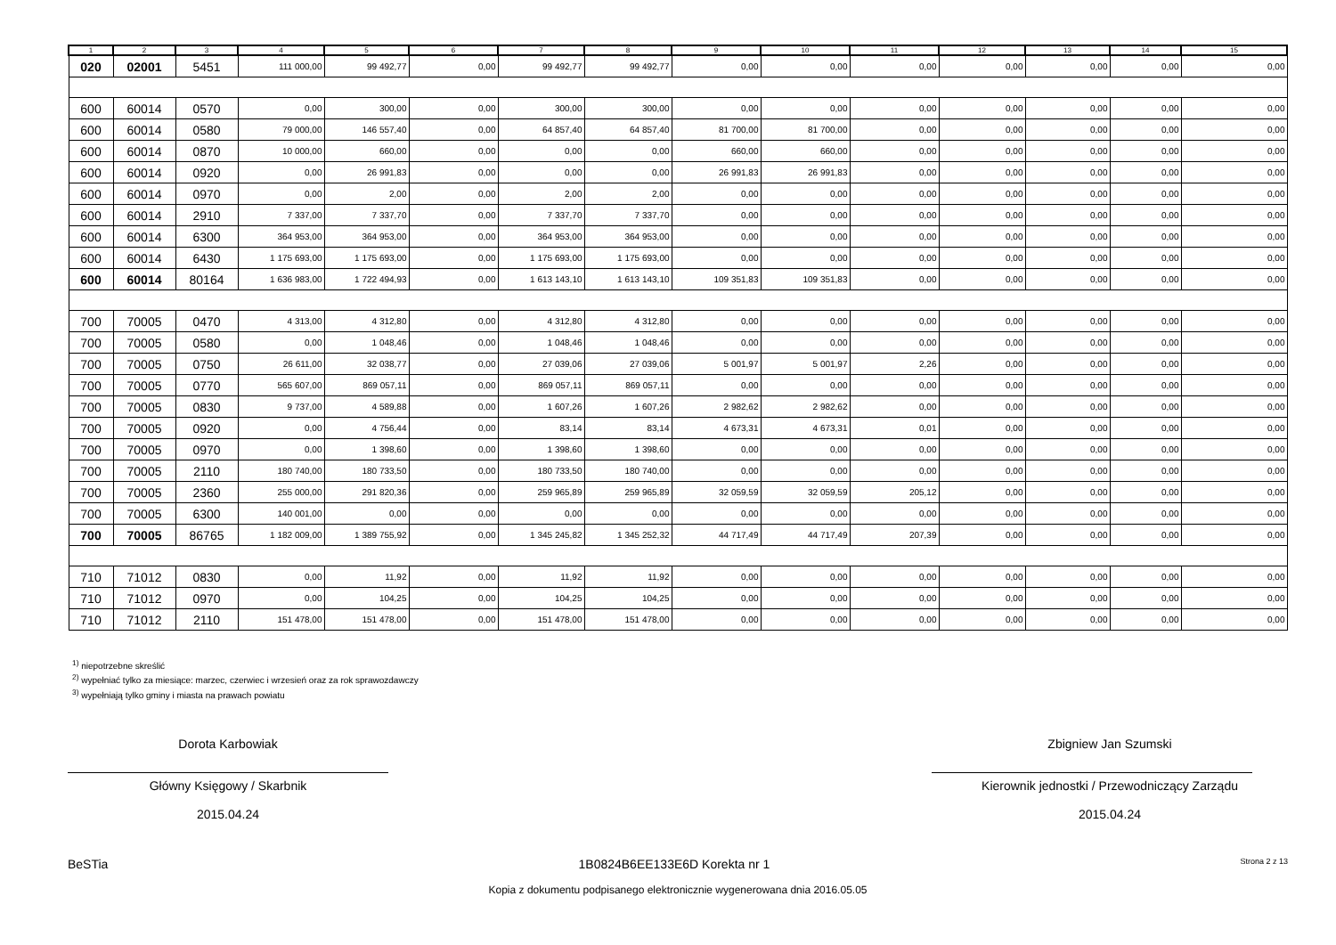| 1 | 2 | 3 | 4 | 5 | 6 | 7 | 8 | 9 | 10 | 11 | 12 | 13 | 14 | 15 |
| --- | --- | --- | --- | --- | --- | --- | --- | --- | --- | --- | --- | --- | --- | --- |
| 020 | 02001 | 5451 | 111 000,00 | 99 492,77 | 0,00 | 99 492,77 | 99 492,77 | 0,00 | 0,00 | 0,00 | 0,00 | 0,00 | 0,00 | 0,00 |
| 600 | 60014 | 0570 | 0,00 | 300,00 | 0,00 | 300,00 | 300,00 | 0,00 | 0,00 | 0,00 | 0,00 | 0,00 | 0,00 | 0,00 |
| 600 | 60014 | 0580 | 79 000,00 | 146 557,40 | 0,00 | 64 857,40 | 64 857,40 | 81 700,00 | 81 700,00 | 0,00 | 0,00 | 0,00 | 0,00 | 0,00 |
| 600 | 60014 | 0870 | 10 000,00 | 660,00 | 0,00 | 0,00 | 0,00 | 660,00 | 660,00 | 0,00 | 0,00 | 0,00 | 0,00 | 0,00 |
| 600 | 60014 | 0920 | 0,00 | 26 991,83 | 0,00 | 0,00 | 0,00 | 26 991,83 | 26 991,83 | 0,00 | 0,00 | 0,00 | 0,00 | 0,00 |
| 600 | 60014 | 0970 | 0,00 | 2,00 | 0,00 | 2,00 | 2,00 | 0,00 | 0,00 | 0,00 | 0,00 | 0,00 | 0,00 | 0,00 |
| 600 | 60014 | 2910 | 7 337,00 | 7 337,70 | 0,00 | 7 337,70 | 7 337,70 | 0,00 | 0,00 | 0,00 | 0,00 | 0,00 | 0,00 | 0,00 |
| 600 | 60014 | 6300 | 364 953,00 | 364 953,00 | 0,00 | 364 953,00 | 364 953,00 | 0,00 | 0,00 | 0,00 | 0,00 | 0,00 | 0,00 | 0,00 |
| 600 | 60014 | 6430 | 1 175 693,00 | 1 175 693,00 | 0,00 | 1 175 693,00 | 1 175 693,00 | 0,00 | 0,00 | 0,00 | 0,00 | 0,00 | 0,00 | 0,00 |
| 600 | 60014 | 80164 | 1 636 983,00 | 1 722 494,93 | 0,00 | 1 613 143,10 | 1 613 143,10 | 109 351,83 | 109 351,83 | 0,00 | 0,00 | 0,00 | 0,00 | 0,00 |
| 700 | 70005 | 0470 | 4 313,00 | 4 312,80 | 0,00 | 4 312,80 | 4 312,80 | 0,00 | 0,00 | 0,00 | 0,00 | 0,00 | 0,00 | 0,00 |
| 700 | 70005 | 0580 | 0,00 | 1 048,46 | 0,00 | 1 048,46 | 1 048,46 | 0,00 | 0,00 | 0,00 | 0,00 | 0,00 | 0,00 | 0,00 |
| 700 | 70005 | 0750 | 26 611,00 | 32 038,77 | 0,00 | 27 039,06 | 27 039,06 | 5 001,97 | 5 001,97 | 2,26 | 0,00 | 0,00 | 0,00 | 0,00 |
| 700 | 70005 | 0770 | 565 607,00 | 869 057,11 | 0,00 | 869 057,11 | 869 057,11 | 0,00 | 0,00 | 0,00 | 0,00 | 0,00 | 0,00 | 0,00 |
| 700 | 70005 | 0830 | 9 737,00 | 4 589,88 | 0,00 | 1 607,26 | 1 607,26 | 2 982,62 | 2 982,62 | 0,00 | 0,00 | 0,00 | 0,00 | 0,00 |
| 700 | 70005 | 0920 | 0,00 | 4 756,44 | 0,00 | 83,14 | 83,14 | 4 673,31 | 4 673,31 | 0,01 | 0,00 | 0,00 | 0,00 | 0,00 |
| 700 | 70005 | 0970 | 0,00 | 1 398,60 | 0,00 | 1 398,60 | 1 398,60 | 0,00 | 0,00 | 0,00 | 0,00 | 0,00 | 0,00 | 0,00 |
| 700 | 70005 | 2110 | 180 740,00 | 180 733,50 | 0,00 | 180 733,50 | 180 740,00 | 0,00 | 0,00 | 0,00 | 0,00 | 0,00 | 0,00 | 0,00 |
| 700 | 70005 | 2360 | 255 000,00 | 291 820,36 | 0,00 | 259 965,89 | 259 965,89 | 32 059,59 | 32 059,59 | 205,12 | 0,00 | 0,00 | 0,00 | 0,00 |
| 700 | 70005 | 6300 | 140 001,00 | 0,00 | 0,00 | 0,00 | 0,00 | 0,00 | 0,00 | 0,00 | 0,00 | 0,00 | 0,00 | 0,00 |
| 700 | 70005 | 86765 | 1 182 009,00 | 1 389 755,92 | 0,00 | 1 345 245,82 | 1 345 252,32 | 44 717,49 | 44 717,49 | 207,39 | 0,00 | 0,00 | 0,00 | 0,00 |
| 710 | 71012 | 0830 | 0,00 | 11,92 | 0,00 | 11,92 | 11,92 | 0,00 | 0,00 | 0,00 | 0,00 | 0,00 | 0,00 | 0,00 |
| 710 | 71012 | 0970 | 0,00 | 104,25 | 0,00 | 104,25 | 104,25 | 0,00 | 0,00 | 0,00 | 0,00 | 0,00 | 0,00 | 0,00 |
| 710 | 71012 | 2110 | 151 478,00 | 151 478,00 | 0,00 | 151 478,00 | 151 478,00 | 0,00 | 0,00 | 0,00 | 0,00 | 0,00 | 0,00 | 0,00 |
<sup>1)</sup> niepotrzebne skreślić
<sup>2)</sup> wypełniać tylko za miesiące: marzec, czerwiec i wrzesień oraz za rok sprawozdawczy
<sup>3)</sup> wypełniają tylko gminy i miasta na prawach powiatu
Dorota Karbowiak
Główny Księgowy / Skarbnik
2015.04.24
Zbigniew Jan Szumski
Kierownik jednostki / Przewodniczący Zarządu
2015.04.24
BeSTia 1B0824B6EE133E6D Korekta nr 1 Strona 2 z 13
Kopia z dokumentu podpisanego elektronicznie wygenerowana dnia 2016.05.05